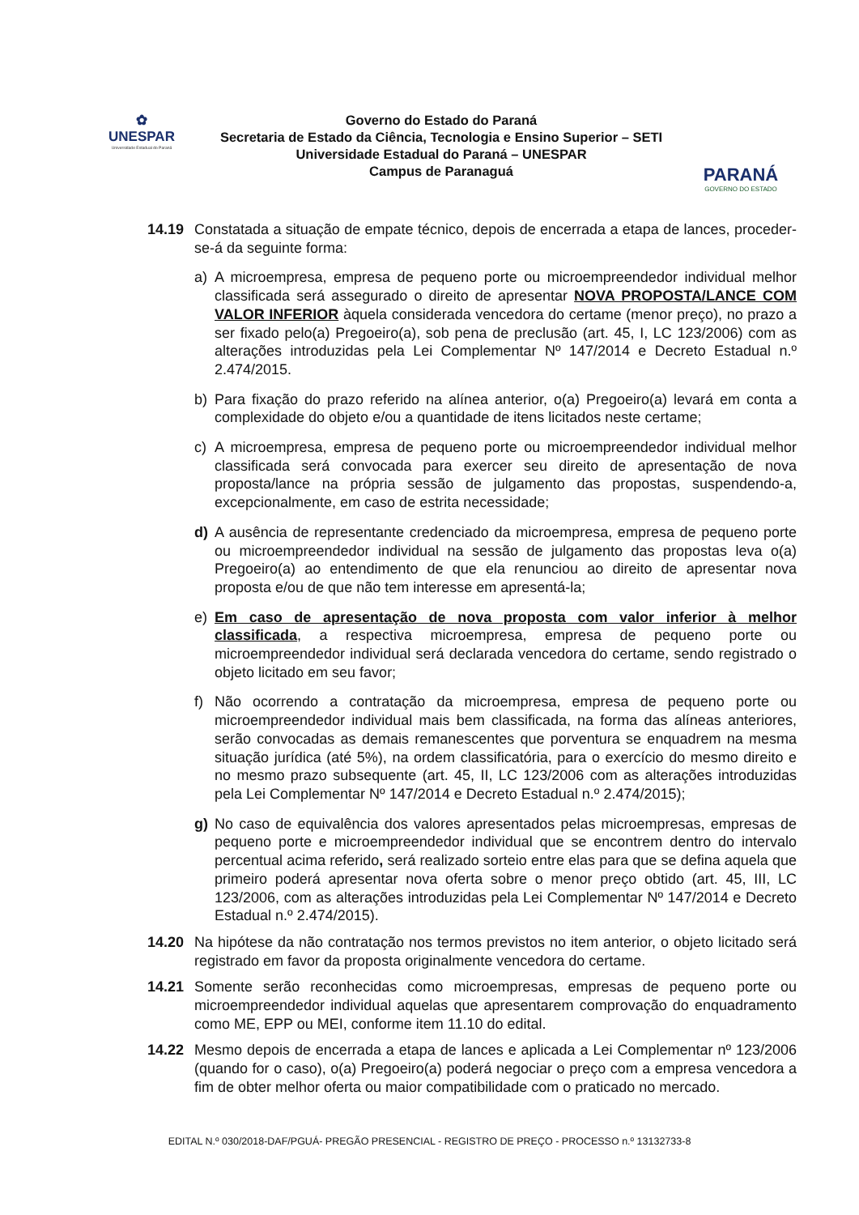✿
UNESPAR
Universidade Estadual do Paraná
Governo do Estado do Paraná
Secretaria de Estado da Ciência, Tecnologia e Ensino Superior – SETI
Universidade Estadual do Paraná – UNESPAR
Campus de Paranaguá
PARANÁ
GOVERNO DO ESTADO
14.19 Constatada a situação de empate técnico, depois de encerrada a etapa de lances, proceder-se-á da seguinte forma:
a) A microempresa, empresa de pequeno porte ou microempreendedor individual melhor classificada será assegurado o direito de apresentar NOVA PROPOSTA/LANCE COM VALOR INFERIOR àquela considerada vencedora do certame (menor preço), no prazo a ser fixado pelo(a) Pregoeiro(a), sob pena de preclusão (art. 45, I, LC 123/2006) com as alterações introduzidas pela Lei Complementar Nº 147/2014 e Decreto Estadual n.º 2.474/2015.
b) Para fixação do prazo referido na alínea anterior, o(a) Pregoeiro(a) levará em conta a complexidade do objeto e/ou a quantidade de itens licitados neste certame;
c) A microempresa, empresa de pequeno porte ou microempreendedor individual melhor classificada será convocada para exercer seu direito de apresentação de nova proposta/lance na própria sessão de julgamento das propostas, suspendendo-a, excepcionalmente, em caso de estrita necessidade;
d) A ausência de representante credenciado da microempresa, empresa de pequeno porte ou microempreendedor individual na sessão de julgamento das propostas leva o(a) Pregoeiro(a) ao entendimento de que ela renunciou ao direito de apresentar nova proposta e/ou de que não tem interesse em apresentá-la;
e) Em caso de apresentação de nova proposta com valor inferior à melhor classificada, a respectiva microempresa, empresa de pequeno porte ou microempreendedor individual será declarada vencedora do certame, sendo registrado o objeto licitado em seu favor;
f) Não ocorrendo a contratação da microempresa, empresa de pequeno porte ou microempreendedor individual mais bem classificada, na forma das alíneas anteriores, serão convocadas as demais remanescentes que porventura se enquadrem na mesma situação jurídica (até 5%), na ordem classificatória, para o exercício do mesmo direito e no mesmo prazo subsequente (art. 45, II, LC 123/2006 com as alterações introduzidas pela Lei Complementar Nº 147/2014 e Decreto Estadual n.º 2.474/2015);
g) No caso de equivalência dos valores apresentados pelas microempresas, empresas de pequeno porte e microempreendedor individual que se encontrem dentro do intervalo percentual acima referido, será realizado sorteio entre elas para que se defina aquela que primeiro poderá apresentar nova oferta sobre o menor preço obtido (art. 45, III, LC 123/2006, com as alterações introduzidas pela Lei Complementar Nº 147/2014 e Decreto Estadual n.º 2.474/2015).
14.20 Na hipótese da não contratação nos termos previstos no item anterior, o objeto licitado será registrado em favor da proposta originalmente vencedora do certame.
14.21 Somente serão reconhecidas como microempresas, empresas de pequeno porte ou microempreendedor individual aquelas que apresentarem comprovação do enquadramento como ME, EPP ou MEI, conforme item 11.10 do edital.
14.22 Mesmo depois de encerrada a etapa de lances e aplicada a Lei Complementar nº 123/2006 (quando for o caso), o(a) Pregoeiro(a) poderá negociar o preço com a empresa vencedora a fim de obter melhor oferta ou maior compatibilidade com o praticado no mercado.
EDITAL N.º 030/2018-DAF/PGUÁ- PREGÃO PRESENCIAL - REGISTRO DE PREÇO - PROCESSO n.º 13132733-8